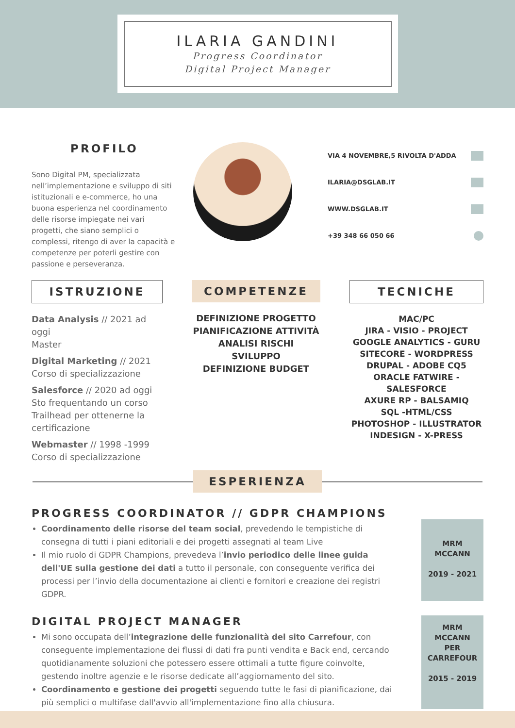ILARIA GANDINI
Progress Coordinator
Digital Project Manager
PROFILO
Sono Digital PM, specializzata nell’implementazione e sviluppo di siti istituzionali e e-commerce, ho una buona esperienza nel coordinamento delle risorse impiegate nei vari progetti, che siano semplici o complessi, ritengo di aver la capacità e competenze per poterli gestire con passione e perseveranza.
VIA 4 NOVEMBRE,5 RIVOLTA D'ADDA
ILARIA@DSGLAB.IT
WWW.DSGLAB.IT
+39 348 66 050 66
ISTRUZIONE
Data Analysis // 2021 ad oggi
Master
Digital Marketing // 2021
Corso di specializzazione
Salesforce // 2020 ad oggi
Sto frequentando un corso Trailhead per ottenerne la certificazione
Webmaster // 1998 -1999
Corso di specializzazione
COMPETENZE
DEFINIZIONE PROGETTO
PIANIFICAZIONE ATTIVITÀ
ANALISI RISCHI
SVILUPPO
DEFINIZIONE BUDGET
TECNICHE
MAC/PC
JIRA - VISIO - PROJECT
GOOGLE ANALYTICS - GURU
SITECORE - WORDPRESS
DRUPAL - ADOBE CQ5
ORACLE FATWIRE - SALESFORCE
AXURE RP - BALSAMIQ
SQL -HTML/CSS
PHOTOSHOP - ILLUSTRATOR
INDESIGN - X-PRESS
ESPERIENZA
PROGRESS COORDINATOR // GDPR CHAMPIONS
Coordinamento delle risorse del team social, prevedendo le tempistiche di consegna di tutti i piani editoriali e dei progetti assegnati al team Live
Il mio ruolo di GDPR Champions, prevedeva l’invio periodico delle linee guida dell'UE sulla gestione dei dati a tutto il personale, con conseguente verifica dei processi per l’invio della documentazione ai clienti e fornitori e creazione dei registri GDPR.
MRM
MCCANN
2019 - 2021
DIGITAL PROJECT MANAGER
Mi sono occupata dell’integrazione delle funzionalità del sito Carrefour, con conseguente implementazione dei flussi di dati fra punti vendita e Back end, cercando quotidianamente soluzioni che potessero essere ottimali a tutte figure coinvolte, gestendo inoltre agenzie e le risorse dedicate all’aggiornamento del sito.
Coordinamento e gestione dei progetti seguendo tutte le fasi di pianificazione, dai più semplici o multifase dall'avvio all'implementazione fino alla chiusura.
MRM
MCCANN
PER
CARREFOUR
2015 - 2019